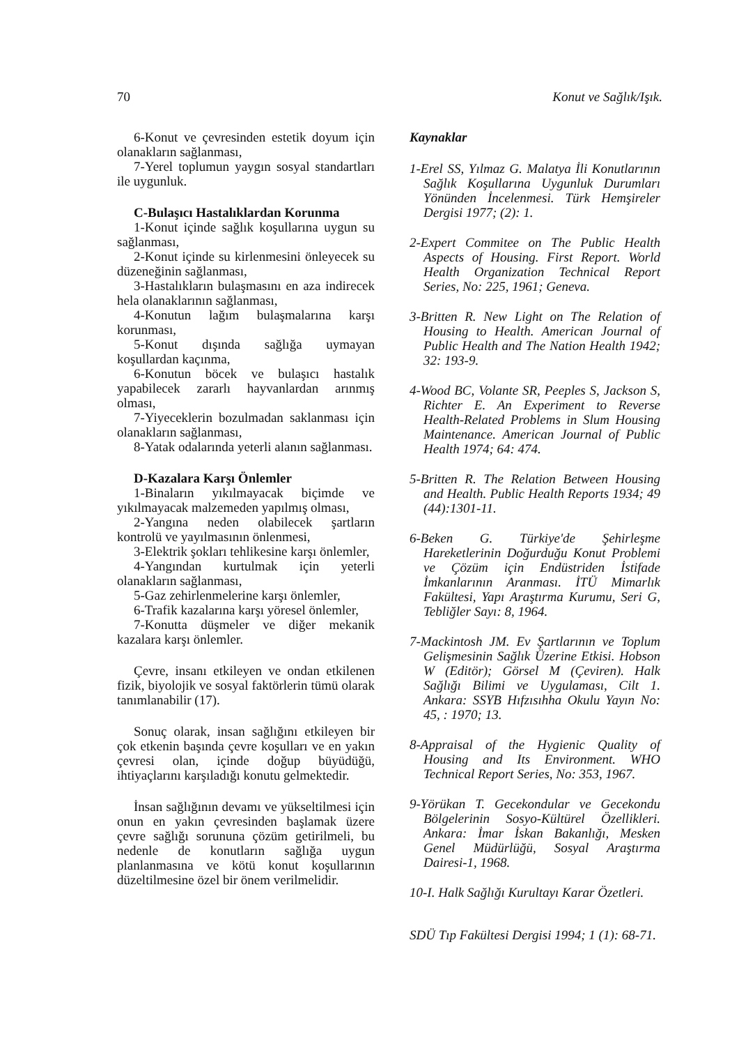70 Konut ve Sağlık/Işık.
6-Konut ve çevresinden estetik doyum için olanakların sağlanması,
7-Yerel toplumun yaygın sosyal standartları ile uygunluk.
C-Bulaşıcı Hastalıklardan Korunma
1-Konut içinde sağlık koşullarına uygun su sağlanması,
2-Konut içinde su kirlenmesini önleyecek su düzeneğinin sağlanması,
3-Hastalıkların bulaşmasını en aza indirecek hela olanaklarının sağlanması,
4-Konutun lağım bulaşmalarına karşı korunması,
5-Konut dışında sağlığa uymayan koşullardan kaçınma,
6-Konutun böcek ve bulaşıcı hastalık yapabilecek zararlı hayvanlardan arınmış olması,
7-Yiyeceklerin bozulmadan saklanması için olanakların sağlanması,
8-Yatak odalarında yeterli alanın sağlanması.
D-Kazalara Karşı Önlemler
1-Binaların yıkılmayacak biçimde ve yıkılmayacak malzemeden yapılmış olması,
2-Yangına neden olabilecek şartların kontrolü ve yayılmasının önlenmesi,
3-Elektrik şokları tehlikesine karşı önlemler,
4-Yangından kurtulmak için yeterli olanakların sağlanması,
5-Gaz zehirlenmelerine karşı önlemler,
6-Trafik kazalarına karşı yöresel önlemler,
7-Konutta düşmeler ve diğer mekanik kazalara karşı önlemler.
Çevre, insanı etkileyen ve ondan etkilenen fizik, biyolojik ve sosyal faktörlerin tümü olarak tanımlanabilir (17).
Sonuç olarak, insan sağlığını etkileyen bir çok etkenin başında çevre koşulları ve en yakın çevresi olan, içinde doğup büyüdüğü, ihtiyaçlarını karşıladığı konutu gelmektedir.
İnsan sağlığının devamı ve yükseltilmesi için onun en yakın çevresinden başlamak üzere çevre sağlığı sorununa çözüm getirilmeli, bu nedenle de konutların sağlığa uygun planlanmasına ve kötü konut koşullarının düzeltilmesine özel bir önem verilmelidir.
Kaynaklar
1-Erel SS, Yılmaz G. Malatya İli Konutlarının Sağlık Koşullarına Uygunluk Durumları Yönünden İncelenmesi. Türk Hemşireler Dergisi 1977; (2): 1.
2-Expert Commitee on The Public Health Aspects of Housing. First Report. World Health Organization Technical Report Series, No: 225, 1961; Geneva.
3-Britten R. New Light on The Relation of Housing to Health. American Journal of Public Health and The Nation Health 1942; 32: 193-9.
4-Wood BC, Volante SR, Peeples S, Jackson S, Richter E. An Experiment to Reverse Health-Related Problems in Slum Housing Maintenance. American Journal of Public Health 1974; 64: 474.
5-Britten R. The Relation Between Housing and Health. Public Health Reports 1934; 49 (44):1301-11.
6-Beken G. Türkiye'de Şehirleşme Hareketlerinin Doğurduğu Konut Problemi ve Çözüm için Endüstriden İstifade İmkanlarının Aranması. İTÜ Mimarlık Fakültesi, Yapı Araştırma Kurumu, Seri G, Tebliğler Sayı: 8, 1964.
7-Mackintosh JM. Ev Şartlarının ve Toplum Gelişmesinin Sağlık Üzerine Etkisi. Hobson W (Editör); Görsel M (Çeviren). Halk Sağlığı Bilimi ve Uygulaması, Cilt 1. Ankara: SSYB Hıfzısıhha Okulu Yayın No: 45, : 1970; 13.
8-Appraisal of the Hygienic Quality of Housing and Its Environment. WHO Technical Report Series, No: 353, 1967.
9-Yörükan T. Gecekondular ve Gecekondu Bölgelerinin Sosyo-Kültürel Özellikleri. Ankara: İmar İskan Bakanlığı, Mesken Genel Müdürlüğü, Sosyal Araştırma Dairesi-1, 1968.
10-I. Halk Sağlığı Kurultayı Karar Özetleri.
SDÜ Tıp Fakültesi Dergisi 1994; 1 (1): 68-71.